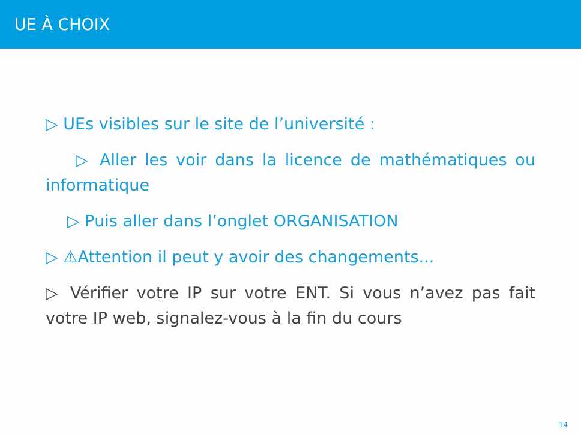UE À CHOIX
▷ UEs visibles sur le site de l’université :
▷ Aller les voir dans la licence de mathématiques ou informatique
▷ Puis aller dans l’onglet ORGANISATION
▷ ⚠Attention il peut y avoir des changements...
▷ Vérifier votre IP sur votre ENT. Si vous n’avez pas fait votre IP web, signalez-vous à la fin du cours
14